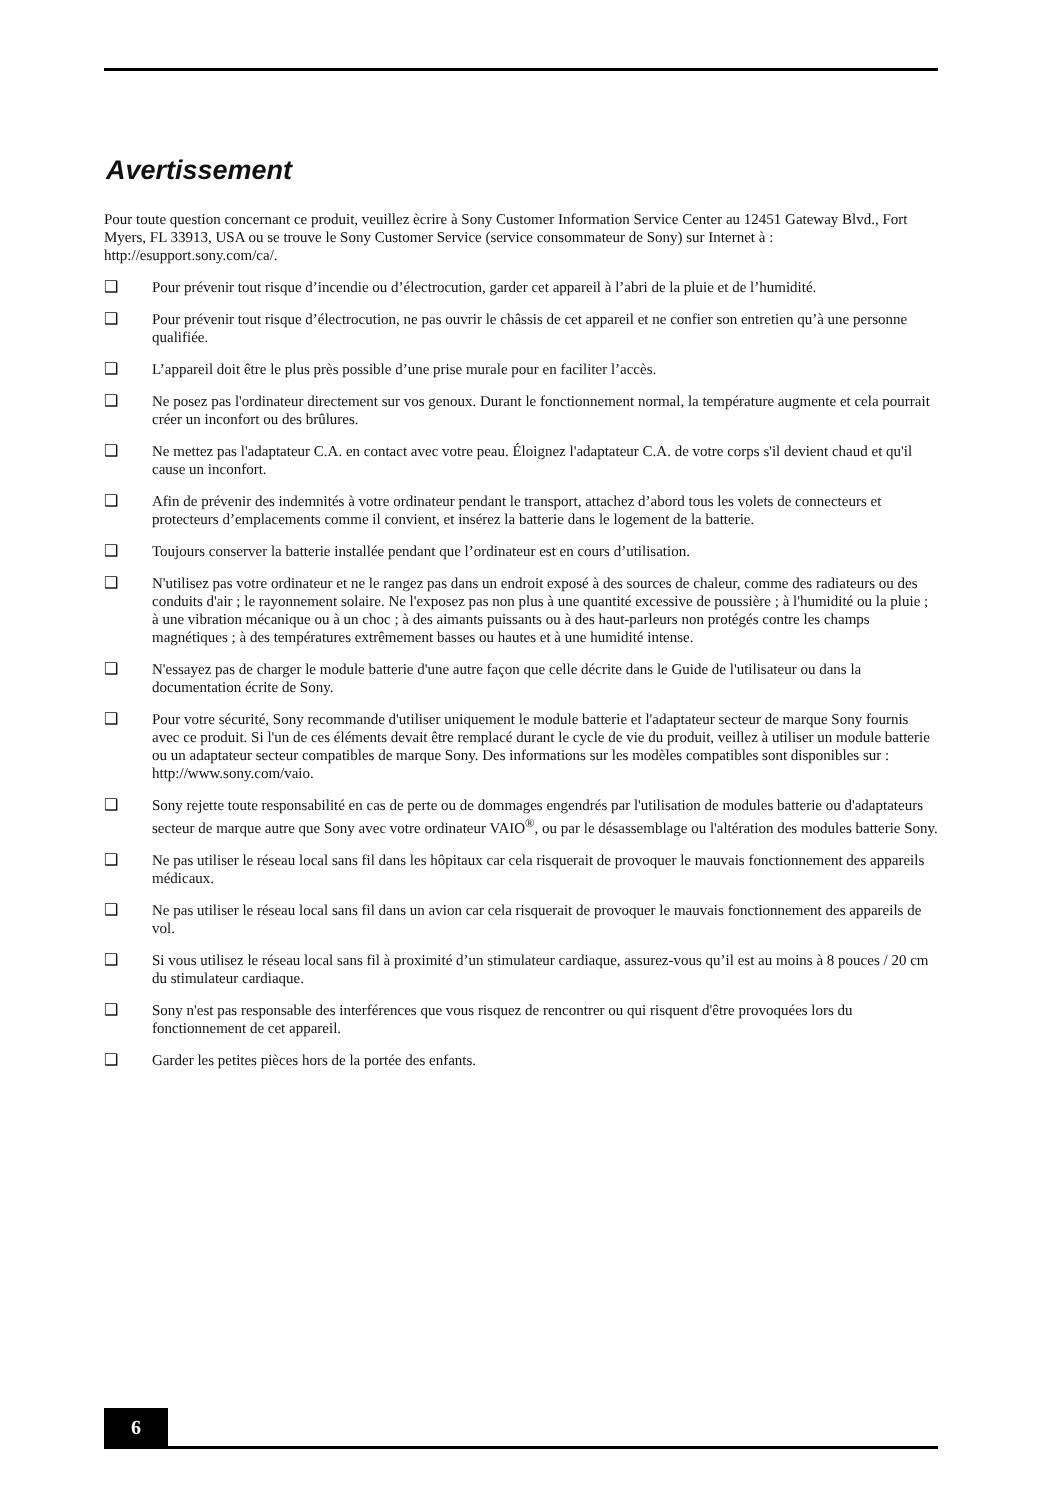Avertissement
Pour toute question concernant ce produit, veuillez ècrire à Sony Customer Information Service Center au 12451 Gateway Blvd., Fort Myers, FL 33913, USA ou se trouve le Sony Customer Service (service consommateur de Sony) sur Internet à : http://esupport.sony.com/ca/.
❑ Pour prévenir tout risque d’incendie ou d’électrocution, garder cet appareil à l’abri de la pluie et de l’humidité.
❑ Pour prévenir tout risque d’électrocution, ne pas ouvrir le châssis de cet appareil et ne confier son entretien qu’à une personne qualifiée.
❑ L’appareil doit être le plus près possible d’une prise murale pour en faciliter l’accès.
❑ Ne posez pas l'ordinateur directement sur vos genoux. Durant le fonctionnement normal, la température augmente et cela pourrait créer un inconfort ou des brûlures.
❑ Ne mettez pas l'adaptateur C.A. en contact avec votre peau. Éloignez l'adaptateur C.A. de votre corps s'il devient chaud et qu'il cause un inconfort.
❑ Afin de prévenir des indemnités à votre ordinateur pendant le transport, attachez d’abord tous les volets de connecteurs et protecteurs d’emplacements comme il convient, et insérez la batterie dans le logement de la batterie.
❑ Toujours conserver la batterie installée pendant que l’ordinateur est en cours d’utilisation.
❑ N'utilisez pas votre ordinateur et ne le rangez pas dans un endroit exposé à des sources de chaleur, comme des radiateurs ou des conduits d'air ; le rayonnement solaire. Ne l'exposez pas non plus à une quantité excessive de poussière ; à l'humidité ou la pluie ; à une vibration mécanique ou à un choc ; à des aimants puissants ou à des haut-parleurs non protégés contre les champs magnétiques ; à des températures extrêmement basses ou hautes et à une humidité intense.
❑ N'essayez pas de charger le module batterie d'une autre façon que celle décrite dans le Guide de l'utilisateur ou dans la documentation écrite de Sony.
❑ Pour votre sécurité, Sony recommande d'utiliser uniquement le module batterie et l'adaptateur secteur de marque Sony fournis avec ce produit. Si l'un de ces éléments devait être remplacé durant le cycle de vie du produit, veillez à utiliser un module batterie ou un adaptateur secteur compatibles de marque Sony. Des informations sur les modèles compatibles sont disponibles sur : http://www.sony.com/vaio.
❑ Sony rejette toute responsabilité en cas de perte ou de dommages engendrés par l'utilisation de modules batterie ou d'adaptateurs secteur de marque autre que Sony avec votre ordinateur VAIO<sup>®</sup>, ou par le désassemblage ou l'altération des modules batterie Sony.
❑ Ne pas utiliser le réseau local sans fil dans les hôpitaux car cela risquerait de provoquer le mauvais fonctionnement des appareils médicaux.
❑ Ne pas utiliser le réseau local sans fil dans un avion car cela risquerait de provoquer le mauvais fonctionnement des appareils de vol.
❑ Si vous utilisez le réseau local sans fil à proximité d’un stimulateur cardiaque, assurez-vous qu’il est au moins à 8 pouces / 20 cm du stimulateur cardiaque.
❑ Sony n'est pas responsable des interférences que vous risquez de rencontrer ou qui risquent d'être provoquées lors du fonctionnement de cet appareil.
❑ Garder les petites pièces hors de la portée des enfants.
6